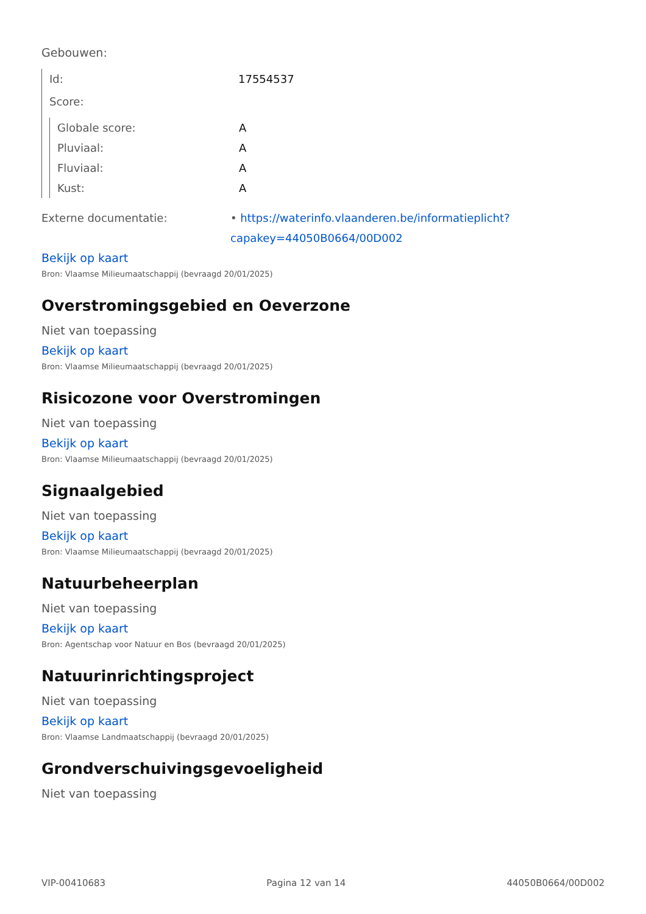Gebouwen:
Id: 17554537
Score:
Globale score: A
Pluviaal: A
Fluviaal: A
Kust: A
Externe documentatie: • https://waterinfo.vlaanderen.be/informatieplicht?capakey=44050B0664/00D002
Bekijk op kaart
Bron: Vlaamse Milieumaatschappij (bevraagd 20/01/2025)
Overstromingsgebied en Oeverzone
Niet van toepassing
Bekijk op kaart
Bron: Vlaamse Milieumaatschappij (bevraagd 20/01/2025)
Risicozone voor Overstromingen
Niet van toepassing
Bekijk op kaart
Bron: Vlaamse Milieumaatschappij (bevraagd 20/01/2025)
Signaalgebied
Niet van toepassing
Bekijk op kaart
Bron: Vlaamse Milieumaatschappij (bevraagd 20/01/2025)
Natuurbeheerplan
Niet van toepassing
Bekijk op kaart
Bron: Agentschap voor Natuur en Bos (bevraagd 20/01/2025)
Natuurinrichtingsproject
Niet van toepassing
Bekijk op kaart
Bron: Vlaamse Landmaatschappij (bevraagd 20/01/2025)
Grondverschuivingsgevoeligheid
Niet van toepassing
VIP-00410683 Pagina 12 van 14 44050B0664/00D002